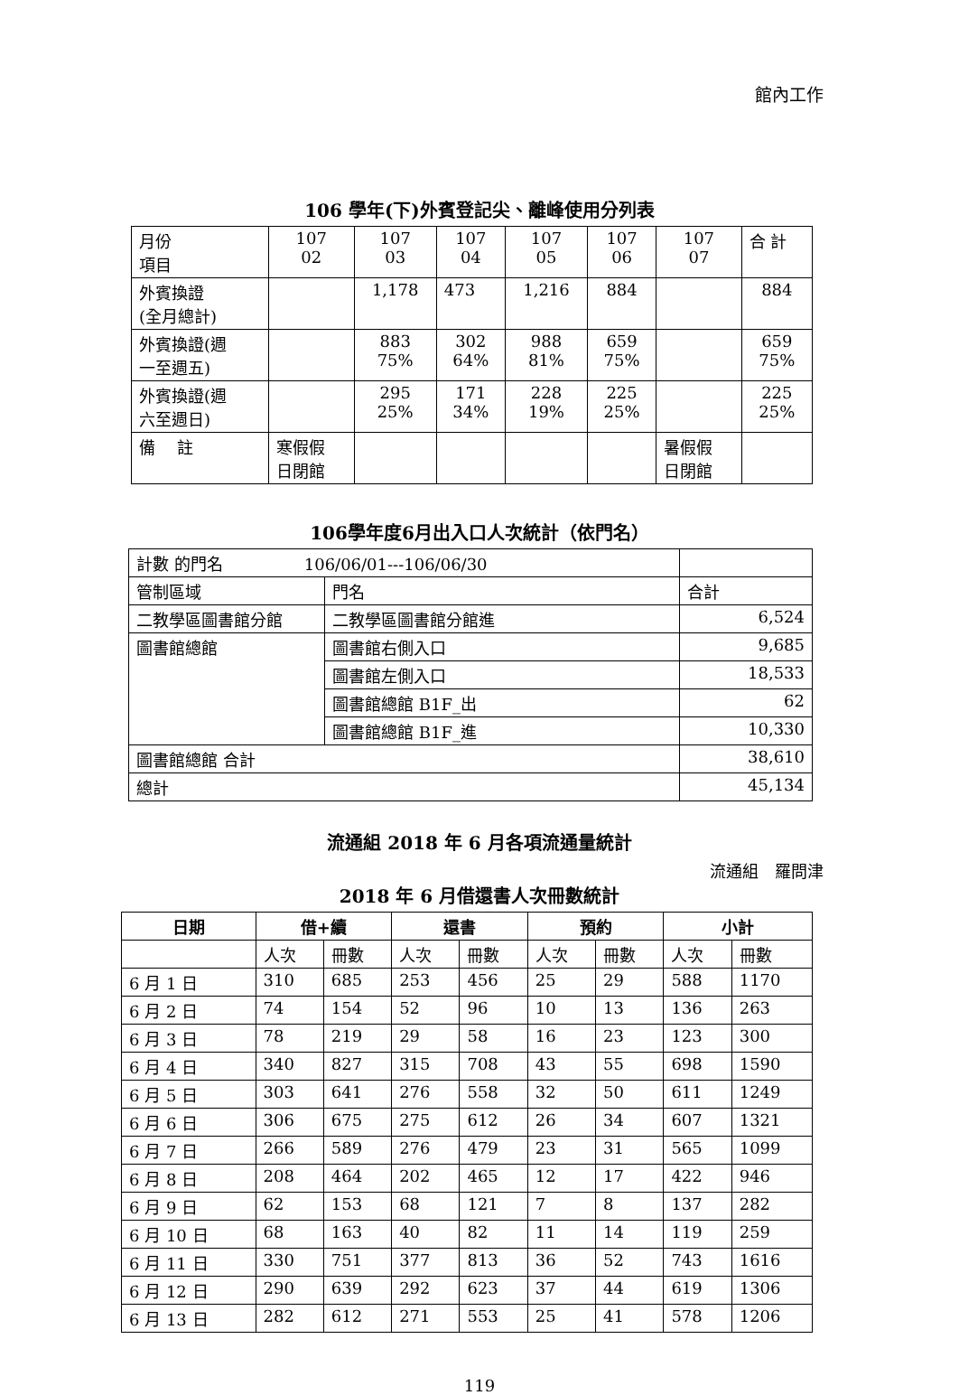館內工作
106 學年(下)外賓登記尖、離峰使用分列表
| 月份 項目 | 107 02 | 107 03 | 107 04 | 107 05 | 107 06 | 107 07 | 合 計 |
| 外賓換證 (全月總計) | | 1,178 | 473 | 1,216 | 884 | | 884 |
| 外賓換證(週 一至週五) | | 883 75% | 302 64% | 988 81% | 659 75% | | 659 75% |
| 外賓換證(週 六至週日) | | 295 25% | 171 34% | 228 19% | 225 25% | | 225 25% |
| 備 註 | 寒假假 日閉館 | | | | | 暑假假 日閉館 | |
106學年度6月出入口人次統計（依門名）
| 計數 的門名 106/06/01---106/06/30 | | |
| 管制區域 | 門名 | 合計 |
| 二教學區圖書館分館 | 二教學區圖書館分館進 | 6,524 |
| 圖書館總館 | 圖書館右側入口 | 9,685 |
| | 圖書館左側入口 | 18,533 |
| | 圖書館總館 B1F_出 | 62 |
| | 圖書館總館 B1F_進 | 10,330 |
| 圖書館總館 合計 | | 38,610 |
| 總計 | | 45,134 |
流通組 2018 年 6 月各項流通量統計
流通組　羅問津
2018 年 6 月借還書人次冊數統計
| 日期 | 借+續 | | 還書 | | 預約 | | 小計 | |
| --- | --- | --- | --- | --- | --- | --- | --- | --- |
| | 人次 | 冊數 | 人次 | 冊數 | 人次 | 冊數 | 人次 | 冊數 |
| 6 月 1 日 | 310 | 685 | 253 | 456 | 25 | 29 | 588 | 1170 |
| 6 月 2 日 | 74 | 154 | 52 | 96 | 10 | 13 | 136 | 263 |
| 6 月 3 日 | 78 | 219 | 29 | 58 | 16 | 23 | 123 | 300 |
| 6 月 4 日 | 340 | 827 | 315 | 708 | 43 | 55 | 698 | 1590 |
| 6 月 5 日 | 303 | 641 | 276 | 558 | 32 | 50 | 611 | 1249 |
| 6 月 6 日 | 306 | 675 | 275 | 612 | 26 | 34 | 607 | 1321 |
| 6 月 7 日 | 266 | 589 | 276 | 479 | 23 | 31 | 565 | 1099 |
| 6 月 8 日 | 208 | 464 | 202 | 465 | 12 | 17 | 422 | 946 |
| 6 月 9 日 | 62 | 153 | 68 | 121 | 7 | 8 | 137 | 282 |
| 6 月 10 日 | 68 | 163 | 40 | 82 | 11 | 14 | 119 | 259 |
| 6 月 11 日 | 330 | 751 | 377 | 813 | 36 | 52 | 743 | 1616 |
| 6 月 12 日 | 290 | 639 | 292 | 623 | 37 | 44 | 619 | 1306 |
| 6 月 13 日 | 282 | 612 | 271 | 553 | 25 | 41 | 578 | 1206 |
119